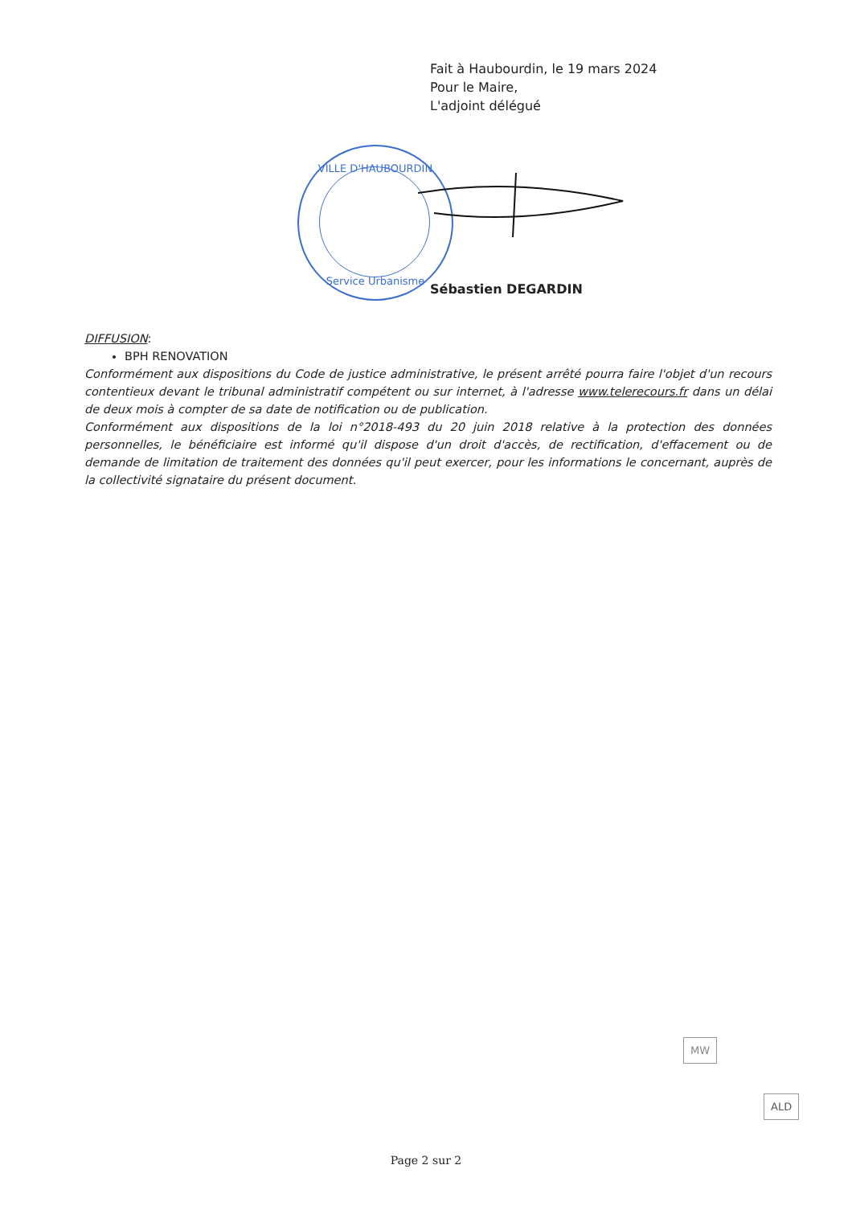Fait à Haubourdin, le 19 mars 2024
Pour le Maire,
L'adjoint délégué
VILLE D'HAUBOURDIN
Service Urbanisme
Sébastien DEGARDIN
DIFFUSION:
BPH RENOVATION
Conformément aux dispositions du Code de justice administrative, le présent arrêté pourra faire l'objet d'un recours contentieux devant le tribunal administratif compétent ou sur internet, à l'adresse www.telerecours.fr dans un délai de deux mois à compter de sa date de notification ou de publication.
Conformément aux dispositions de la loi n°2018-493 du 20 juin 2018 relative à la protection des données personnelles, le bénéficiaire est informé qu'il dispose d'un droit d'accès, de rectification, d'effacement ou de demande de limitation de traitement des données qu'il peut exercer, pour les informations le concernant, auprès de la collectivité signataire du présent document.
MW
ALD
Page 2 sur 2